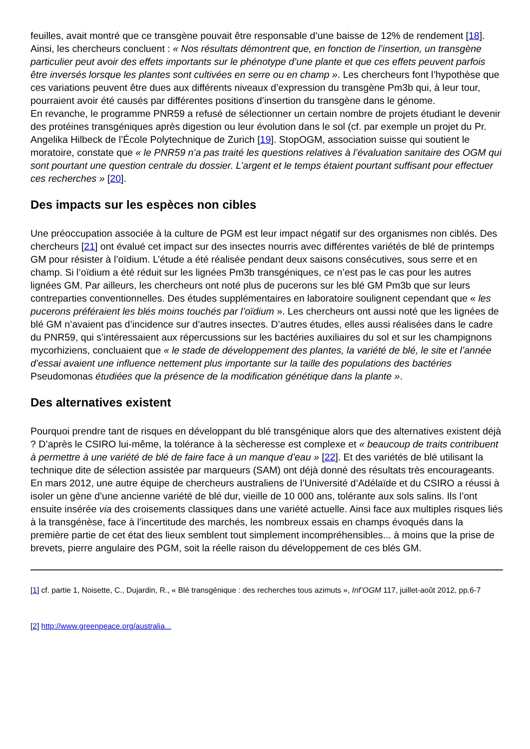feuilles, avait montré que ce transgène pouvait être responsable d’une baisse de 12% de rendement [18]. Ainsi, les chercheurs concluent : « Nos résultats démontrent que, en fonction de l’insertion, un transgène particulier peut avoir des effets importants sur le phénotype d’une plante et que ces effets peuvent parfois être inversés lorsque les plantes sont cultivées en serre ou en champ ». Les chercheurs font l’hypothèse que ces variations peuvent être dues aux différents niveaux d’expression du transgène Pm3b qui, à leur tour, pourraient avoir été causés par différentes positions d’insertion du transgène dans le génome.
En revanche, le programme PNR59 a refusé de sélectionner un certain nombre de projets étudiant le devenir des protéines transgéniques après digestion ou leur évolution dans le sol (cf. par exemple un projet du Pr. Angelika Hilbeck de l’École Polytechnique de Zurich [19]. StopOGM, association suisse qui soutient le moratoire, constate que « le PNR59 n’a pas traité les questions relatives à l’évaluation sanitaire des OGM qui sont pourtant une question centrale du dossier. L’argent et le temps étaient pourtant suffisant pour effectuer ces recherches » [20].
Des impacts sur les espèces non cibles
Une préoccupation associée à la culture de PGM est leur impact négatif sur des organismes non ciblés. Des chercheurs [21] ont évalué cet impact sur des insectes nourris avec différentes variétés de blé de printemps GM pour résister à l’oïdium. L’étude a été réalisée pendant deux saisons consécutives, sous serre et en champ. Si l’oïdium a été réduit sur les lignées Pm3b transgéniques, ce n’est pas le cas pour les autres lignées GM. Par ailleurs, les chercheurs ont noté plus de pucerons sur les blé GM Pm3b que sur leurs contreparties conventionnelles. Des études supplémentaires en laboratoire soulignent cependant que « les pucerons préféraient les blés moins touchés par l’oïdium ». Les chercheurs ont aussi noté que les lignées de blé GM n’avaient pas d’incidence sur d’autres insectes. D’autres études, elles aussi réalisées dans le cadre du PNR59, qui s’intéressaient aux répercussions sur les bactéries auxiliaires du sol et sur les champignons mycorhiziens, concluaient que « le stade de développement des plantes, la variété de blé, le site et l’année d’essai avaient une influence nettement plus importante sur la taille des populations des bactéries Pseudomonas étudiées que la présence de la modification génétique dans la plante ».
Des alternatives existent
Pourquoi prendre tant de risques en développant du blé transgénique alors que des alternatives existent déjà ? D’après le CSIRO lui-même, la tolérance à la sècheresse est complexe et « beaucoup de traits contribuent à permettre à une variété de blé de faire face à un manque d’eau » [22]. Et des variétés de blé utilisant la technique dite de sélection assistée par marqueurs (SAM) ont déjà donné des résultats très encourageants. En mars 2012, une autre équipe de chercheurs australiens de l’Université d’Adélaïde et du CSIRO a réussi à isoler un gène d’une ancienne variété de blé dur, vieille de 10 000 ans, tolérante aux sols salins. Ils l’ont ensuite insérée via des croisements classiques dans une variété actuelle. Ainsi face aux multiples risques liés à la transgénèse, face à l’incertitude des marchés, les nombreux essais en champs évoqués dans la première partie de cet état des lieux semblent tout simplement incompréhensibles... à moins que la prise de brevets, pierre angulaire des PGM, soit la réelle raison du développement de ces blés GM.
[1] cf. partie 1, Noisette, C., Dujardin, R., « Blé transgénique : des recherches tous azimuts », Inf’OGM 117, juillet-août 2012, pp.6-7
[2] http://www.greenpeace.org/australia...